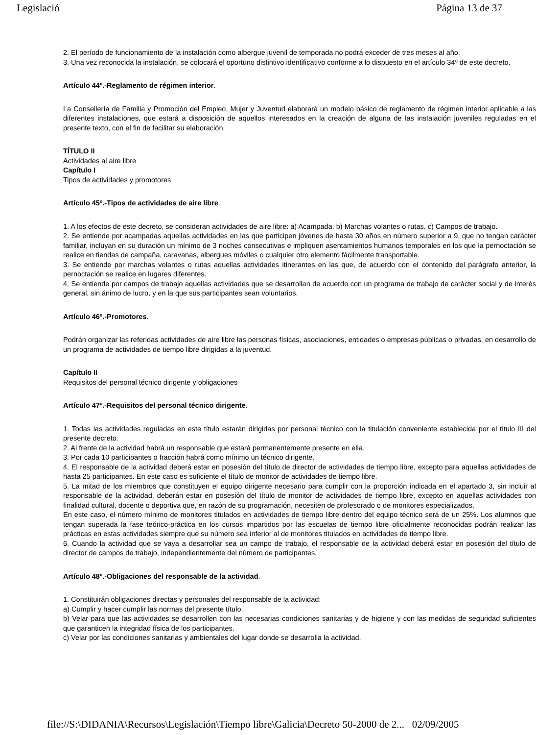Legislació Página 13 de 37
2. El período de funcionamiento de la instalación como albergue juvenil de temporada no podrá exceder de tres meses al año.
3. Una vez reconocida la instalación, se colocará el oportuno distintivo identificativo conforme a lo dispuesto en el artículo 34º de este decreto.
Artículo 44º.-Reglamento de régimen interior.
La Consellería de Familia y Promoción del Empleo, Mujer y Juventud elaborará un modelo básico de reglamento de régimen interior aplicable a las diferentes instalaciones, que estará a disposición de aquellos interesados en la creación de alguna de las instalación juveniles reguladas en el presente texto, con el fin de facilitar su elaboración.
TÍTULO II
Actividades al aire libre
Capítulo I
Tipos de actividades y promotores
Artículo 45º.-Tipos de actividades de aire libre.
1. A los efectos de este decreto, se consideran actividades de aire libre: a) Acampada. b) Marchas volantes o rutas. c) Campos de trabajo.
2. Se entiende por acampadas aquellas actividades en las que participen jóvenes de hasta 30 años en número superior a 9, que no tengan carácter familiar, incluyan en su duración un mínimo de 3 noches consecutivas e impliquen asentamientos humanos temporales en los que la pernoctación se realice en tiendas de campaña, caravanas, albergues móviles o cualquier otro elemento fácilmente transportable.
3. Se entiende por marchas volantes o rutas aquellas actividades itinerantes en las que, de acuerdo con el contenido del parágrafo anterior, la pernoctación se realice en lugares diferentes.
4. Se entiende por campos de trabajo aquellas actividades que se desarrollan de acuerdo con un programa de trabajo de carácter social y de interés general, sin ánimo de lucro, y en la que sus participantes sean voluntarios.
Artículo 46º.-Promotores.
Podrán organizar las referidas actividades de aire libre las personas físicas, asociaciones, entidades o empresas públicas o privadas, en desarrollo de un programa de actividades de tiempo libre dirigidas a la juventud.
Capítulo II
Requisitos del personal técnico dirigente y obligaciones
Artículo 47º.-Requisitos del personal técnico dirigente.
1. Todas las actividades reguladas en este título estarán dirigidas por personal técnico con la titulación conveniente establecida por el título III del presente decreto.
2. Al frente de la actividad habrá un responsable que estará permanentemente presente en ella.
3. Por cada 10 participantes o fracción habrá como mínimo un técnico dirigente.
4. El responsable de la actividad deberá estar en posesión del título de director de actividades de tiempo libre, excepto para aquellas actividades de hasta 25 participantes. En este caso es suficiente el título de monitor de actividades de tiempo libre.
5. La mitad de los miembros que constituyen el equipo dirigente necesario para cumplir con la proporción indicada en el apartado 3, sin incluir al responsable de la actividad, deberán estar en posesión del título de monitor de actividades de tiempo libre, excepto en aquellas actividades con finalidad cultural, docente o deportiva que, en razón de su programación, necesiten de profesorado o de monitores especializados.
En este caso, el número mínimo de monitores titulados en actividades de tiempo libre dentro del equipo técnico será de un 25%. Los alumnos que tengan superada la fase teórico-práctica en los cursos impartidos por las escuelas de tiempo libre oficialmente reconocidas podrán realizar las prácticas en estas actividades siempre que su número sea inferior al de monitores titulados en actividades de tiempo libre.
6. Cuando la actividad que se vaya a desarrollar sea un campo de trabajo, el responsable de la actividad deberá estar en posesión del título de director de campos de trabajo, independientemente del número de participantes.
Artículo 48º.-Obligaciones del responsable de la actividad.
1. Constituirán obligaciones directas y personales del responsable de la actividad:
a) Cumplir y hacer cumplir las normas del presente título.
b) Velar para que las actividades se desarrollen con las necesarias condiciones sanitarias y de higiene y con las medidas de seguridad suficientes que garanticen la integridad física de los participantes.
c) Velar por las condiciones sanitarias y ambientales del lugar donde se desarrolla la actividad.
file://S:\DIDANIA\Recursos\Legislación\Tiempo libre\Galicia\Decreto 50-2000 de 2... 02/09/2005